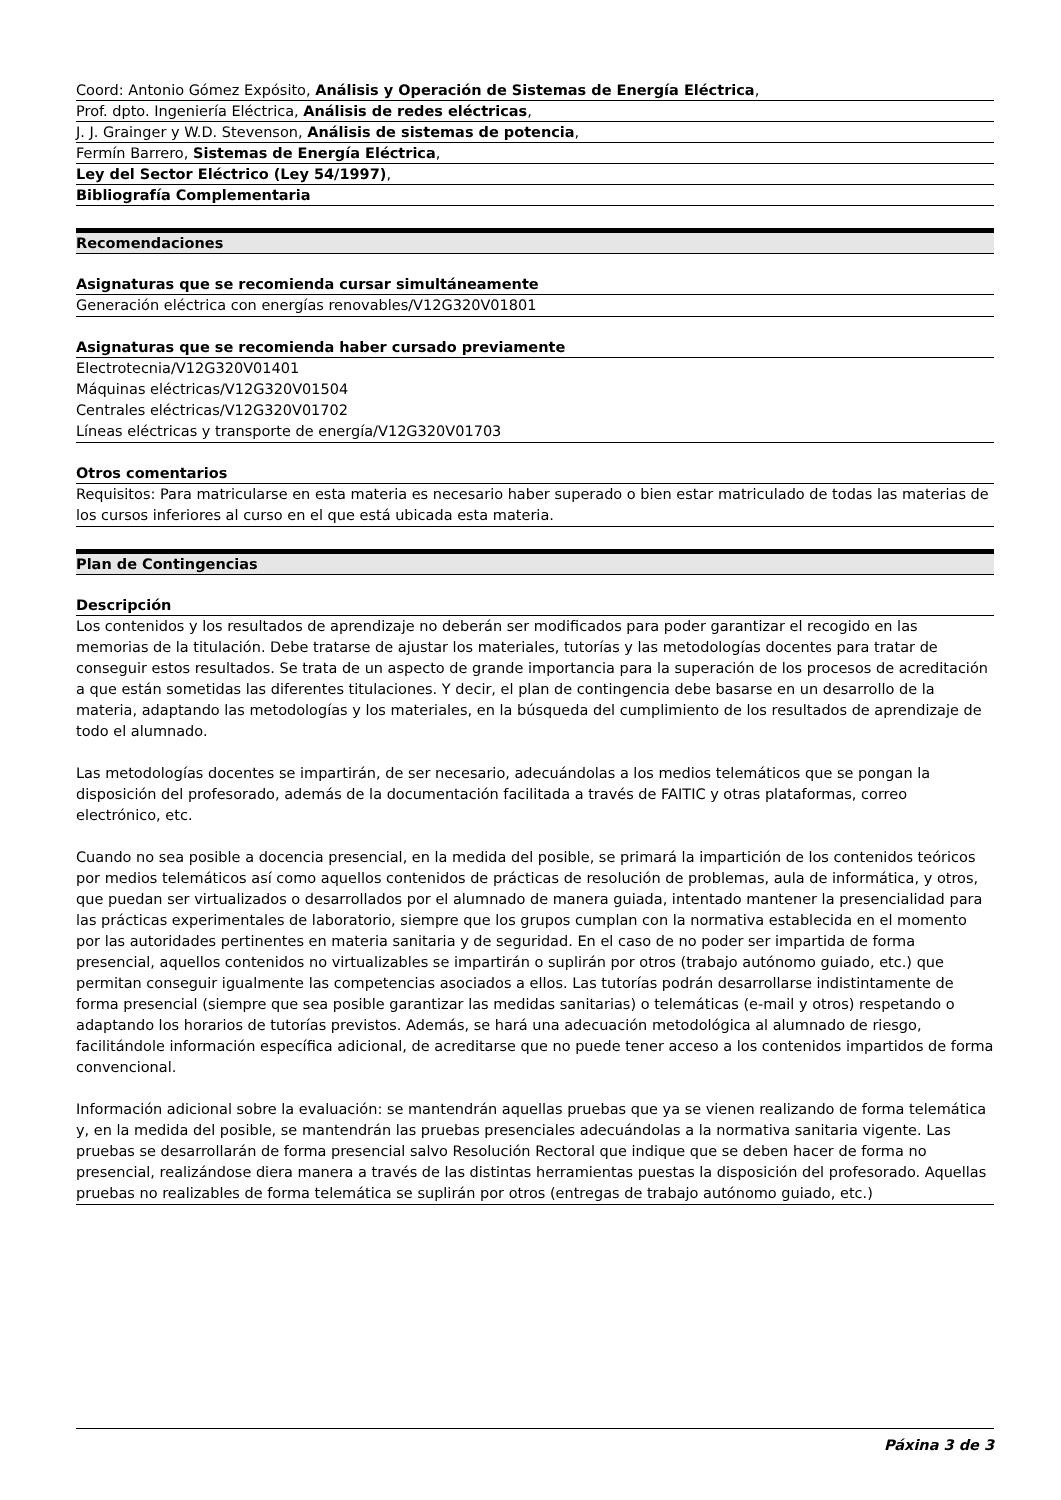| Coord: Antonio Gómez Expósito, Análisis y Operación de Sistemas de Energía Eléctrica , |
| Prof. dpto. Ingeniería Eléctrica, Análisis de redes eléctricas , |
| J. J. Grainger y W.D. Stevenson, Análisis de sistemas de potencia , |
| Fermín Barrero, Sistemas de Energía Eléctrica , |
| Ley del Sector Eléctrico (Ley 54/1997) , |
| Bibliografía Complementaria |
Recomendaciones
Asignaturas que se recomienda cursar simultáneamente
Generación eléctrica con energías renovables/V12G320V01801
Asignaturas que se recomienda haber cursado previamente
Electrotecnia/V12G320V01401
Máquinas eléctricas/V12G320V01504
Centrales eléctricas/V12G320V01702
Líneas eléctricas y transporte de energía/V12G320V01703
Otros comentarios
Requisitos: Para matricularse en esta materia es necesario haber superado o bien estar matriculado de todas las materias de los cursos inferiores al curso en el que está ubicada esta materia.
Plan de Contingencias
Descripción
Los contenidos y los resultados de aprendizaje no deberán ser modificados para poder garantizar el recogido en las memorias de la titulación. Debe tratarse de ajustar los materiales, tutorías y las metodologías docentes para tratar de conseguir estos resultados. Se trata de un aspecto de grande importancia para la superación de los procesos de acreditación a que están sometidas las diferentes titulaciones. Y decir, el plan de contingencia debe basarse en un desarrollo de la materia, adaptando las metodologías y los materiales, en la búsqueda del cumplimiento de los resultados de aprendizaje de todo el alumnado.
Las metodologías docentes se impartirán, de ser necesario, adecuándolas a los medios telemáticos que se pongan la disposición del profesorado, además de la documentación facilitada a través de FAITIC y otras plataformas, correo electrónico, etc.
Cuando no sea posible a docencia presencial, en la medida del posible, se primará la impartición de los contenidos teóricos por medios telemáticos así como aquellos contenidos de prácticas de resolución de problemas, aula de informática, y otros, que puedan ser virtualizados o desarrollados por el alumnado de manera guiada, intentado mantener la presencialidad para las prácticas experimentales de laboratorio, siempre que los grupos cumplan con la normativa establecida en el momento por las autoridades pertinentes en materia sanitaria y de seguridad. En el caso de no poder ser impartida de forma presencial, aquellos contenidos no virtualizables se impartirán o suplirán por otros (trabajo autónomo guiado, etc.) que permitan conseguir igualmente las competencias asociados a ellos. Las tutorías podrán desarrollarse indistintamente de forma presencial (siempre que sea posible garantizar las medidas sanitarias) o telemáticas (e-mail y otros) respetando o adaptando los horarios de tutorías previstos. Además, se hará una adecuación metodológica al alumnado de riesgo, facilitándole información específica adicional, de acreditarse que no puede tener acceso a los contenidos impartidos de forma convencional.
Información adicional sobre la evaluación: se mantendrán aquellas pruebas que ya se vienen realizando de forma telemática y, en la medida del posible, se mantendrán las pruebas presenciales adecuándolas a la normativa sanitaria vigente. Las pruebas se desarrollarán de forma presencial salvo Resolución Rectoral que indique que se deben hacer de forma no presencial, realizándose diera manera a través de las distintas herramientas puestas la disposición del profesorado. Aquellas pruebas no realizables de forma telemática se suplirán por otros (entregas de trabajo autónomo guiado, etc.)
Páxina 3 de 3